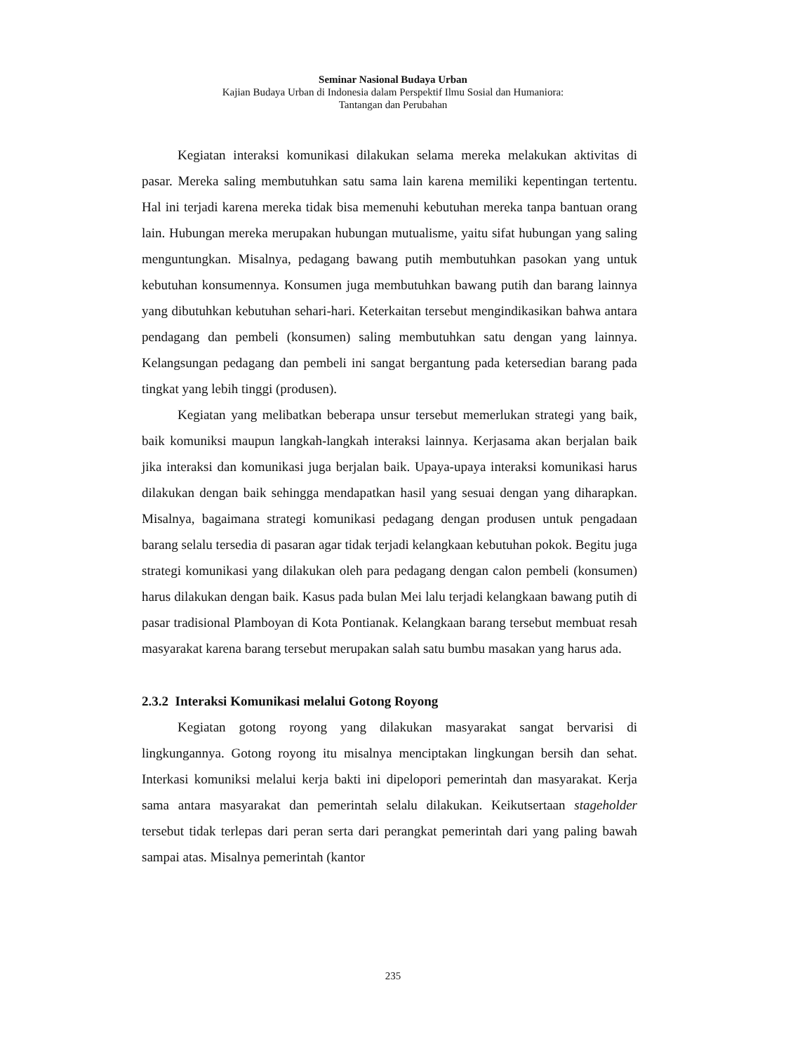Seminar Nasional Budaya Urban
Kajian Budaya Urban di Indonesia dalam Perspektif Ilmu Sosial dan Humaniora:
Tantangan dan Perubahan
Kegiatan interaksi komunikasi dilakukan selama mereka melakukan aktivitas di pasar. Mereka saling membutuhkan satu sama lain karena memiliki kepentingan tertentu. Hal ini terjadi karena mereka tidak bisa memenuhi kebutuhan mereka tanpa bantuan orang lain. Hubungan mereka merupakan hubungan mutualisme, yaitu sifat hubungan yang saling menguntungkan. Misalnya, pedagang bawang putih membutuhkan pasokan yang untuk kebutuhan konsumennya. Konsumen juga membutuhkan bawang putih dan barang lainnya yang dibutuhkan kebutuhan sehari-hari. Keterkaitan tersebut mengindikasikan bahwa antara pendagang dan pembeli (konsumen) saling membutuhkan satu dengan yang lainnya. Kelangsungan pedagang dan pembeli ini sangat bergantung pada ketersedian barang pada tingkat yang lebih tinggi (produsen).
Kegiatan yang melibatkan beberapa unsur tersebut memerlukan strategi yang baik, baik komuniksi maupun langkah-langkah interaksi lainnya. Kerjasama akan berjalan baik jika interaksi dan komunikasi juga berjalan baik. Upaya-upaya interaksi komunikasi harus dilakukan dengan baik sehingga mendapatkan hasil yang sesuai dengan yang diharapkan. Misalnya, bagaimana strategi komunikasi pedagang dengan produsen untuk pengadaan barang selalu tersedia di pasaran agar tidak terjadi kelangkaan kebutuhan pokok. Begitu juga strategi komunikasi yang dilakukan oleh para pedagang dengan calon pembeli (konsumen) harus dilakukan dengan baik. Kasus pada bulan Mei lalu terjadi kelangkaan bawang putih di pasar tradisional Plamboyan di Kota Pontianak. Kelangkaan barang tersebut membuat resah masyarakat karena barang tersebut merupakan salah satu bumbu masakan yang harus ada.
2.3.2 Interaksi Komunikasi melalui Gotong Royong
Kegiatan gotong royong yang dilakukan masyarakat sangat bervarisi di lingkungannya. Gotong royong itu misalnya menciptakan lingkungan bersih dan sehat. Interkasi komuniksi melalui kerja bakti ini dipelopori pemerintah dan masyarakat. Kerja sama antara masyarakat dan pemerintah selalu dilakukan. Keikutsertaan stageholder tersebut tidak terlepas dari peran serta dari perangkat pemerintah dari yang paling bawah sampai atas. Misalnya pemerintah (kantor
235